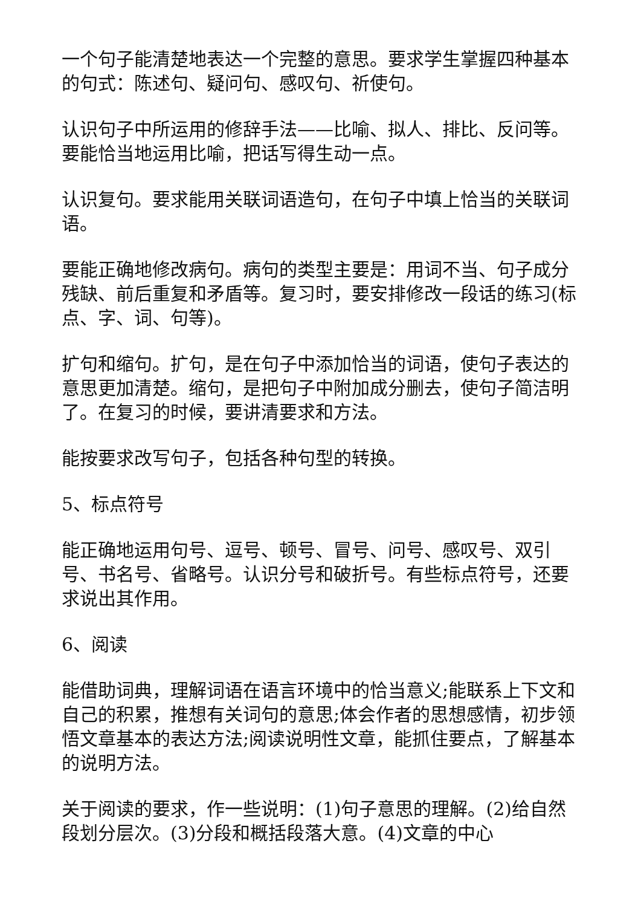一个句子能清楚地表达一个完整的意思。要求学生掌握四种基本的句式：陈述句、疑问句、感叹句、祈使句。
认识句子中所运用的修辞手法——比喻、拟人、排比、反问等。要能恰当地运用比喻，把话写得生动一点。
认识复句。要求能用关联词语造句，在句子中填上恰当的关联词语。
要能正确地修改病句。病句的类型主要是：用词不当、句子成分残缺、前后重复和矛盾等。复习时，要安排修改一段话的练习(标点、字、词、句等)。
扩句和缩句。扩句，是在句子中添加恰当的词语，使句子表达的意思更加清楚。缩句，是把句子中附加成分删去，使句子简洁明了。在复习的时候，要讲清要求和方法。
能按要求改写句子，包括各种句型的转换。
5、标点符号
能正确地运用句号、逗号、顿号、冒号、问号、感叹号、双引号、书名号、省略号。认识分号和破折号。有些标点符号，还要求说出其作用。
6、阅读
能借助词典，理解词语在语言环境中的恰当意义;能联系上下文和自己的积累，推想有关词句的意思;体会作者的思想感情，初步领悟文章基本的表达方法;阅读说明性文章，能抓住要点，了解基本的说明方法。
关于阅读的要求，作一些说明：(1)句子意思的理解。(2)给自然段划分层次。(3)分段和概括段落大意。(4)文章的中心